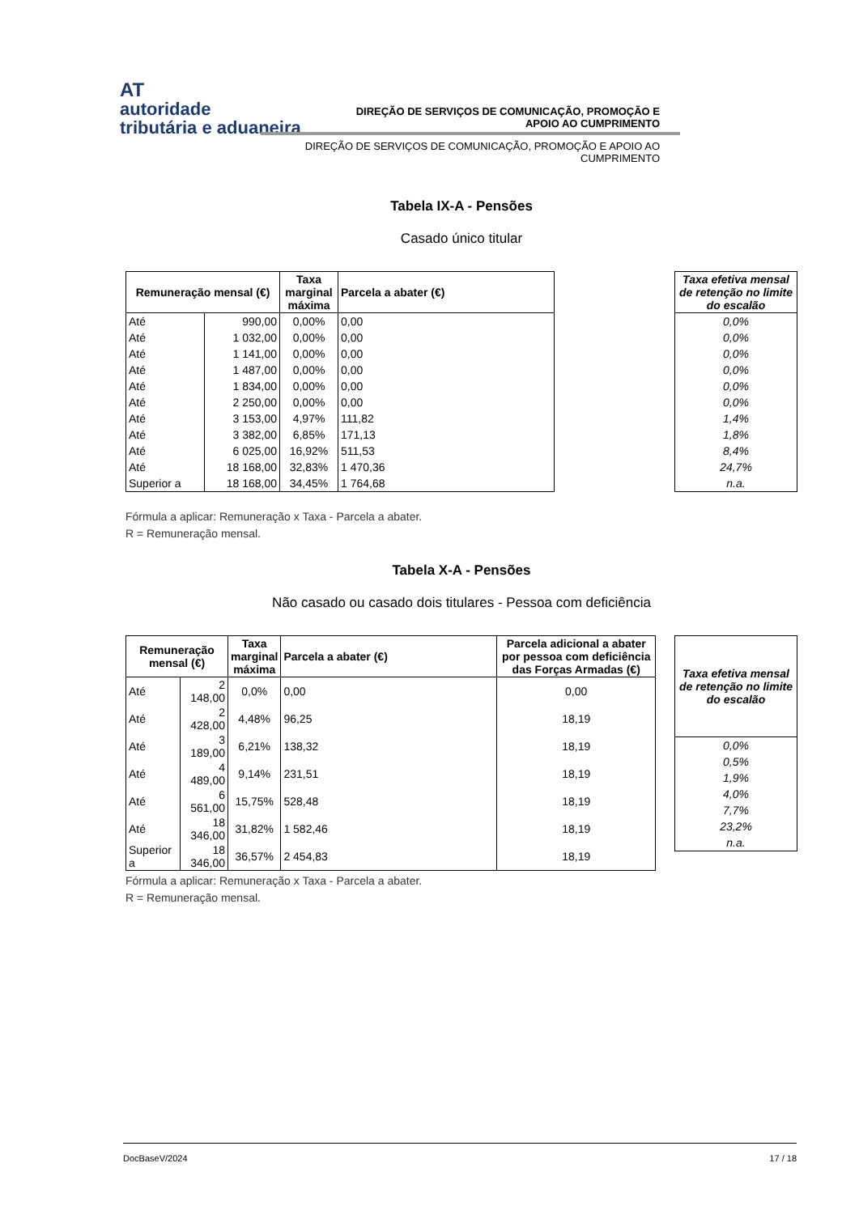AT
autoridade
tributária e aduaneira
DIREÇÃO DE SERVIÇOS DE COMUNICAÇÃO, PROMOÇÃO E
APOIO AO CUMPRIMENTO
DIREÇÃO DE SERVIÇOS DE COMUNICAÇÃO, PROMOÇÃO E APOIO AO
CUMPRIMENTO
Tabela IX-A - Pensões
Casado único titular
| Remuneração mensal (€) | | Taxa marginal máxima | Parcela a abater (€) |
| --- | --- | --- | --- |
| Até | 990,00 | 0,00% | 0,00 |
| Até | 1 032,00 | 0,00% | 0,00 |
| Até | 1 141,00 | 0,00% | 0,00 |
| Até | 1 487,00 | 0,00% | 0,00 |
| Até | 1 834,00 | 0,00% | 0,00 |
| Até | 2 250,00 | 0,00% | 0,00 |
| Até | 3 153,00 | 4,97% | 111,82 |
| Até | 3 382,00 | 6,85% | 171,13 |
| Até | 6 025,00 | 16,92% | 511,53 |
| Até | 18 168,00 | 32,83% | 1 470,36 |
| Superior a | 18 168,00 | 34,45% | 1 764,68 |
| Taxa efetiva mensal de retenção no limite do escalão |
| --- |
| 0,0% |
| 0,0% |
| 0,0% |
| 0,0% |
| 0,0% |
| 0,0% |
| 1,4% |
| 1,8% |
| 8,4% |
| 24,7% |
| n.a. |
Fórmula a aplicar: Remuneração x Taxa - Parcela a abater.
R = Remuneração mensal.
Tabela X-A - Pensões
Não casado ou casado dois titulares - Pessoa com deficiência
| Remuneração mensal (€) | | Taxa marginal máxima | Parcela a abater (€) | Parcela adicional a abater por pessoa com deficiência das Forças Armadas (€) |
| --- | --- | --- | --- | --- |
| Até | 2 148,00 | 0,0% | 0,00 | 0,00 |
| Até | 2 428,00 | 4,48% | 96,25 | 18,19 |
| Até | 3 189,00 | 6,21% | 138,32 | 18,19 |
| Até | 4 489,00 | 9,14% | 231,51 | 18,19 |
| Até | 6 561,00 | 15,75% | 528,48 | 18,19 |
| Até | 18 346,00 | 31,82% | 1 582,46 | 18,19 |
| Superior a | 18 346,00 | 36,57% | 2 454,83 | 18,19 |
| Taxa efetiva mensal de retenção no limite do escalão |
| --- |
| 0,0% |
| 0,5% |
| 1,9% |
| 4,0% |
| 7,7% |
| 23,2% |
| n.a. |
Fórmula a aplicar: Remuneração x Taxa - Parcela a abater.
R = Remuneração mensal.
DocBaseV/2024 17 / 18